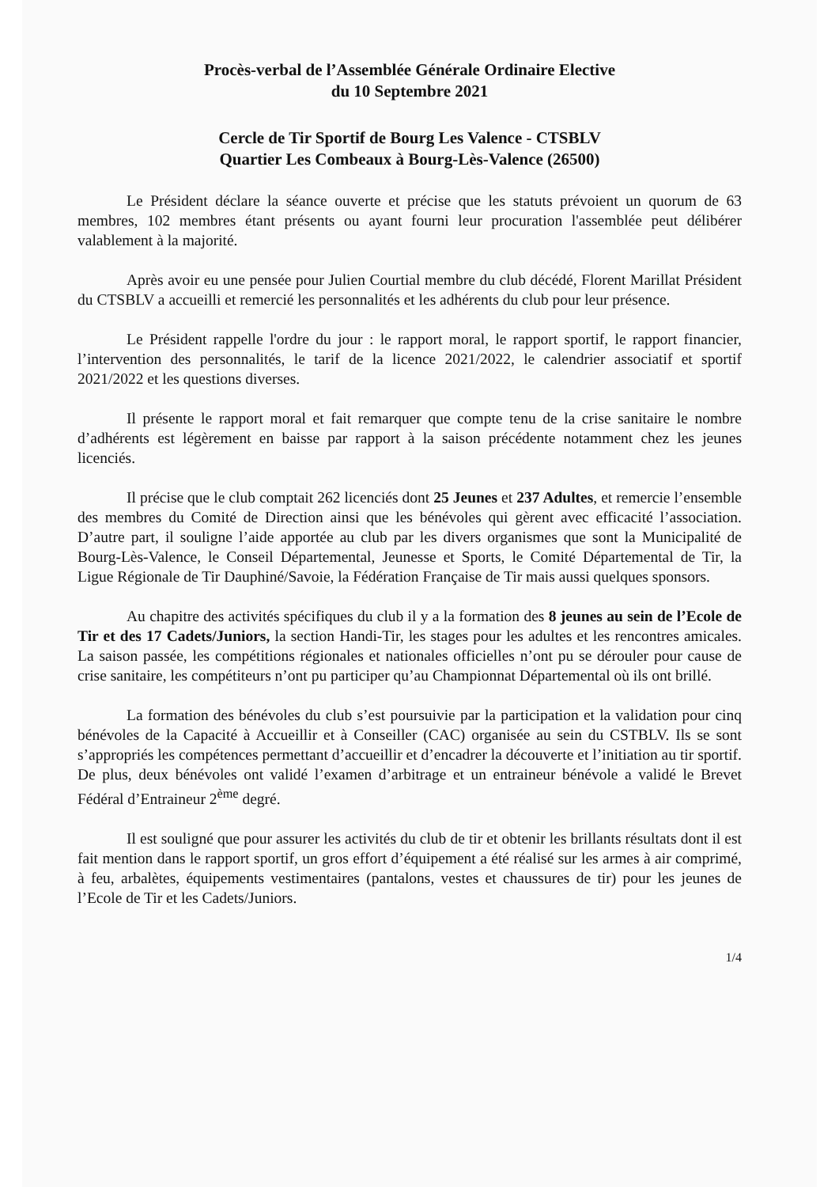Procès-verbal de l’Assemblée Générale Ordinaire Elective
du 10 Septembre 2021
Cercle de Tir Sportif de Bourg Les Valence - CTSBLV
Quartier Les Combeaux à Bourg-Lès-Valence (26500)
Le Président déclare la séance ouverte et précise que les statuts prévoient un quorum de 63 membres, 102 membres étant présents ou ayant fourni leur procuration l'assemblée peut délibérer valablement à la majorité.
Après avoir eu une pensée pour Julien Courtial membre du club décédé, Florent Marillat Président du CTSBLV a accueilli et remercié les personnalités et les adhérents du club pour leur présence.
Le Président rappelle l'ordre du jour : le rapport moral, le rapport sportif, le rapport financier, l’intervention des personnalités, le tarif de la licence 2021/2022, le calendrier associatif et sportif 2021/2022 et les questions diverses.
Il présente le rapport moral et fait remarquer que compte tenu de la crise sanitaire le nombre d’adhérents est légèrement en baisse par rapport à la saison précédente notamment chez les jeunes licenciés.
Il précise que le club comptait 262 licenciés dont 25 Jeunes et 237 Adultes, et remercie l’ensemble des membres du Comité de Direction ainsi que les bénévoles qui gèrent avec efficacité l’association. D’autre part, il souligne l’aide apportée au club par les divers organismes que sont la Municipalité de Bourg-Lès-Valence, le Conseil Départemental, Jeunesse et Sports, le Comité Départemental de Tir, la Ligue Régionale de Tir Dauphiné/Savoie, la Fédération Française de Tir mais aussi quelques sponsors.
Au chapitre des activités spécifiques du club il y a la formation des 8 jeunes au sein de l’Ecole de Tir et des 17 Cadets/Juniors, la section Handi-Tir, les stages pour les adultes et les rencontres amicales. La saison passée, les compétitions régionales et nationales officielles n’ont pu se dérouler pour cause de crise sanitaire, les compétiteurs n’ont pu participer qu’au Championnat Départemental où ils ont brillé.
La formation des bénévoles du club s’est poursuivie par la participation et la validation pour cinq bénévoles de la Capacité à Accueillir et à Conseiller (CAC) organisée au sein du CSTBLV. Ils se sont s’appropriés les compétences permettant d’accueillir et d’encadrer la découverte et l’initiation au tir sportif. De plus, deux bénévoles ont validé l’examen d’arbitrage et un entraineur bénévole a validé le Brevet Fédéral d’Entraineur 2<sup>ème</sup> degré.
Il est souligné que pour assurer les activités du club de tir et obtenir les brillants résultats dont il est fait mention dans le rapport sportif, un gros effort d’équipement a été réalisé sur les armes à air comprimé, à feu, arbalètes, équipements vestimentaires (pantalons, vestes et chaussures de tir) pour les jeunes de l’Ecole de Tir et les Cadets/Juniors.
1/4